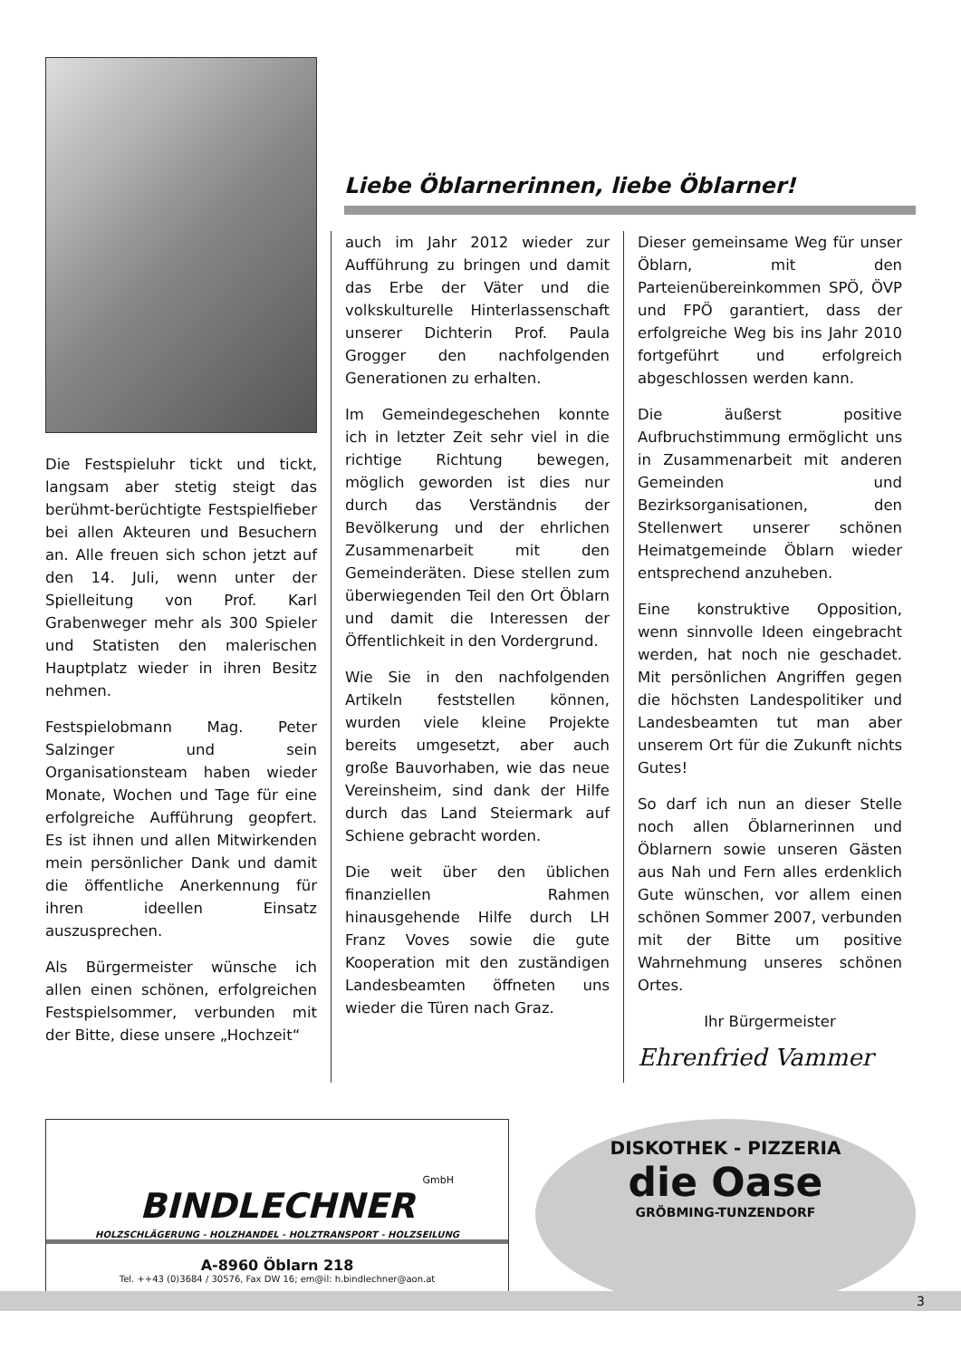Die Festspieluhr tickt und tickt, langsam aber stetig steigt das berühmt-berüchtigte Festspielfieber bei allen Akteuren und Besuchern an. Alle freuen sich schon jetzt auf den 14. Juli, wenn unter der Spielleitung von Prof. Karl Grabenweger mehr als 300 Spieler und Statisten den malerischen Hauptplatz wieder in ihren Besitz nehmen.
Festspielobmann Mag. Peter Salzinger und sein Organisationsteam haben wieder Monate, Wochen und Tage für eine erfolgreiche Aufführung geopfert. Es ist ihnen und allen Mitwirkenden mein persönlicher Dank und damit die öffentliche Anerkennung für ihren ideellen Einsatz auszusprechen.
Als Bürgermeister wünsche ich allen einen schönen, erfolgreichen Festspielsommer, verbunden mit der Bitte, diese unsere „Hochzeit“
Liebe Öblarnerinnen, liebe Öblarner!
auch im Jahr 2012 wieder zur Aufführung zu bringen und damit das Erbe der Väter und die volkskulturelle Hinterlassenschaft unserer Dichterin Prof. Paula Grogger den nachfolgenden Generationen zu erhalten.
Im Gemeindegeschehen konnte ich in letzter Zeit sehr viel in die richtige Richtung bewegen, möglich geworden ist dies nur durch das Verständnis der Bevölkerung und der ehrlichen Zusammenarbeit mit den Gemeinderäten. Diese stellen zum überwiegenden Teil den Ort Öblarn und damit die Interessen der Öffentlichkeit in den Vordergrund.
Wie Sie in den nachfolgenden Artikeln feststellen können, wurden viele kleine Projekte bereits umgesetzt, aber auch große Bauvorhaben, wie das neue Vereinsheim, sind dank der Hilfe durch das Land Steiermark auf Schiene gebracht worden.
Die weit über den üblichen finanziellen Rahmen hinausgehende Hilfe durch LH Franz Voves sowie die gute Kooperation mit den zuständigen Landesbeamten öffneten uns wieder die Türen nach Graz.
Dieser gemeinsame Weg für unser Öblarn, mit den Parteienübereinkommen SPÖ, ÖVP und FPÖ garantiert, dass der erfolgreiche Weg bis ins Jahr 2010 fortgeführt und erfolgreich abgeschlossen werden kann.
Die äußerst positive Aufbruchstimmung ermöglicht uns in Zusammenarbeit mit anderen Gemeinden und Bezirksorganisationen, den Stellenwert unserer schönen Heimatgemeinde Öblarn wieder entsprechend anzuheben.
Eine konstruktive Opposition, wenn sinnvolle Ideen eingebracht werden, hat noch nie geschadet. Mit persönlichen Angriffen gegen die höchsten Landespolitiker und Landesbeamten tut man aber unserem Ort für die Zukunft nichts Gutes!
So darf ich nun an dieser Stelle noch allen Öblarnerinnen und Öblarnern sowie unseren Gästen aus Nah und Fern alles erdenklich Gute wünschen, vor allem einen schönen Sommer 2007, verbunden mit der Bitte um positive Wahrnehmung unseres schönen Ortes.
Ihr Bürgermeister
Ehrenfried Vammer
GmbH
BINDLECHNER
HOLZSCHLÄGERUNG - HOLZHANDEL - HOLZTRANSPORT - HOLZSEILUNG
A-8960 Öblarn 218
Tel. ++43 (0)3684 / 30576, Fax DW 16; em@il: h.bindlechner@aon.at
DISKOTHEK - PIZZERIA
die Oase
GRÖBMING-TUNZENDORF
3